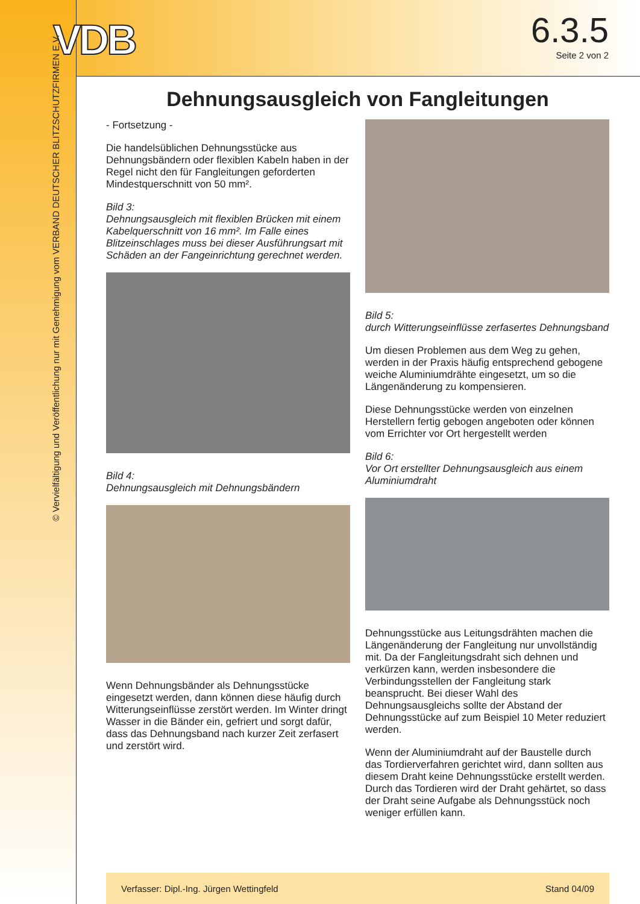VDB
6.3.5
Seite 2 von 2
© Vervielfältigung und Veröffentlichung nur mit Genehmigung vom VERBAND DEUTSCHER BLITZSCHUTZFIRMEN E.V.
Dehnungsausgleich von Fangleitungen
- Fortsetzung -
Die handelsüblichen Dehnungsstücke aus Dehnungsbändern oder flexiblen Kabeln haben in der Regel nicht den für Fangleitungen geforderten Mindestquerschnitt von 50 mm².
Bild 3:
Dehnungsausgleich mit flexiblen Brücken mit einem Kabelquerschnitt von 16 mm². Im Falle eines Blitzeinschlages muss bei dieser Ausführungsart mit Schäden an der Fangeinrichtung gerechnet werden.
Bild 4:
Dehnungsausgleich mit Dehnungsbändern
Wenn Dehnungsbänder als Dehnungsstücke eingesetzt werden, dann können diese häufig durch Witterungseinflüsse zerstört werden. Im Winter dringt Wasser in die Bänder ein, gefriert und sorgt dafür, dass das Dehnungsband nach kurzer Zeit zerfasert und zerstört wird.
Bild 5:
durch Witterungseinflüsse zerfasertes Dehnungsband
Um diesen Problemen aus dem Weg zu gehen, werden in der Praxis häufig entsprechend gebogene weiche Aluminiumdrähte eingesetzt, um so die Längenänderung zu kompensieren.
Diese Dehnungsstücke werden von einzelnen Herstellern fertig gebogen angeboten oder können vom Errichter vor Ort hergestellt werden
Bild 6:
Vor Ort erstellter Dehnungsausgleich aus einem Aluminiumdraht
Dehnungsstücke aus Leitungsdrähten machen die Längenänderung der Fangleitung nur unvollständig mit. Da der Fangleitungsdraht sich dehnen und verkürzen kann, werden insbesondere die Verbindungsstellen der Fangleitung stark beansprucht. Bei dieser Wahl des Dehnungsausgleichs sollte der Abstand der Dehnungsstücke auf zum Beispiel 10 Meter reduziert werden.
Wenn der Aluminiumdraht auf der Baustelle durch das Tordierverfahren gerichtet wird, dann sollten aus diesem Draht keine Dehnungsstücke erstellt werden. Durch das Tordieren wird der Draht gehärtet, so dass der Draht seine Aufgabe als Dehnungsstück noch weniger erfüllen kann.
Verfasser: Dipl.-Ing. Jürgen Wettingfeld Stand 04/09